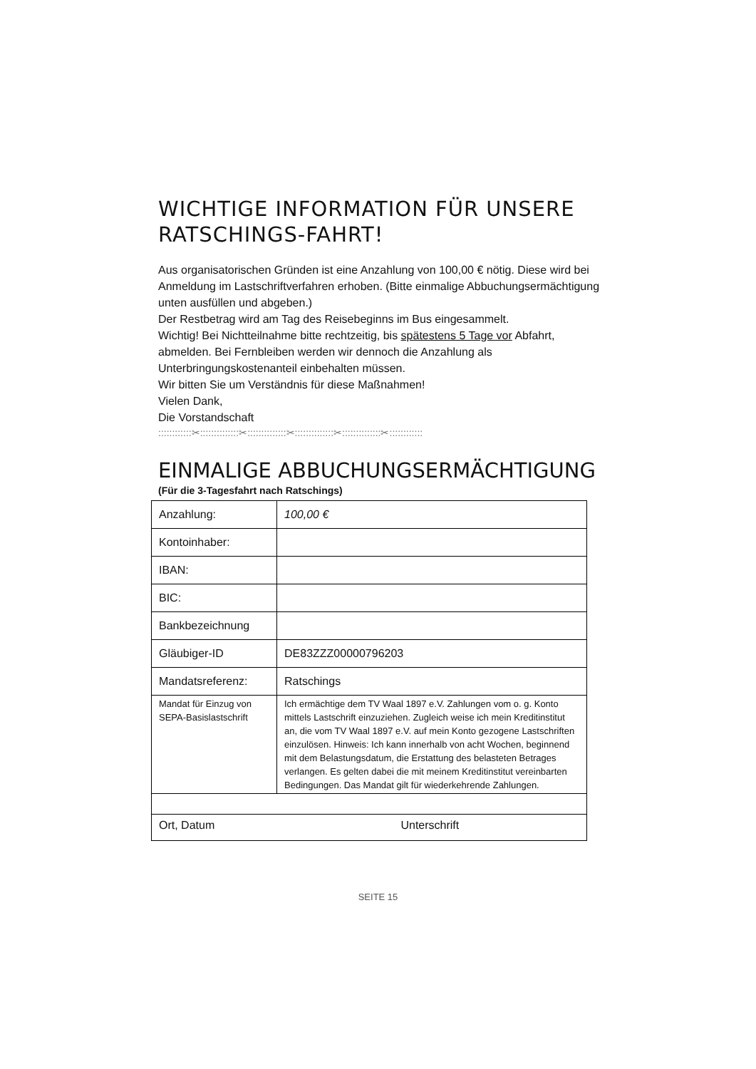WICHTIGE INFORMATION FÜR UNSERE RATSCHINGS-FAHRT!
Aus organisatorischen Gründen ist eine Anzahlung von 100,00 € nötig. Diese wird bei Anmeldung im Lastschriftverfahren erhoben. (Bitte einmalige Abbuchungsermächtigung unten ausfüllen und abgeben.)
Der Restbetrag wird am Tag des Reisebeginns im Bus eingesammelt.
Wichtig! Bei Nichtteilnahme bitte rechtzeitig, bis spätestens 5 Tage vor Abfahrt, abmelden. Bei Fernbleiben werden wir dennoch die Anzahlung als Unterbringungskostenanteil einbehalten müssen.
Wir bitten Sie um Verständnis für diese Maßnahmen!
Vielen Dank,
Die Vorstandschaft
::::::::::::✂::::::::::::::✂::::::::::::::✂::::::::::::::✂::::::::::::::✂::::::::::::
EINMALIGE ABBUCHUNGSERMÄCHTIGUNG
(Für die 3-Tagesfahrt nach Ratschings)
| Anzahlung: | 100,00 € |
| Kontoinhaber: | |
| IBAN: | |
| BIC: | |
| Bankbezeichnung | |
| Gläubiger-ID | DE83ZZZ00000796203 |
| Mandatsreferenz: | Ratschings |
| Mandat für Einzug von SEPA-Basislastschrift | Ich ermächtige dem TV Waal 1897 e.V. Zahlungen vom o. g. Konto mittels Lastschrift einzuziehen. Zugleich weise ich mein Kreditinstitut an, die vom TV Waal 1897 e.V. auf mein Konto gezogene Lastschriften einzulösen. Hinweis: Ich kann innerhalb von acht Wochen, beginnend mit dem Belastungsdatum, die Erstattung des belasteten Betrages verlangen. Es gelten dabei die mit meinem Kreditinstitut vereinbarten Bedingungen. Das Mandat gilt für wiederkehrende Zahlungen. |
| Ort, Datum Unterschrift | |
SEITE 15